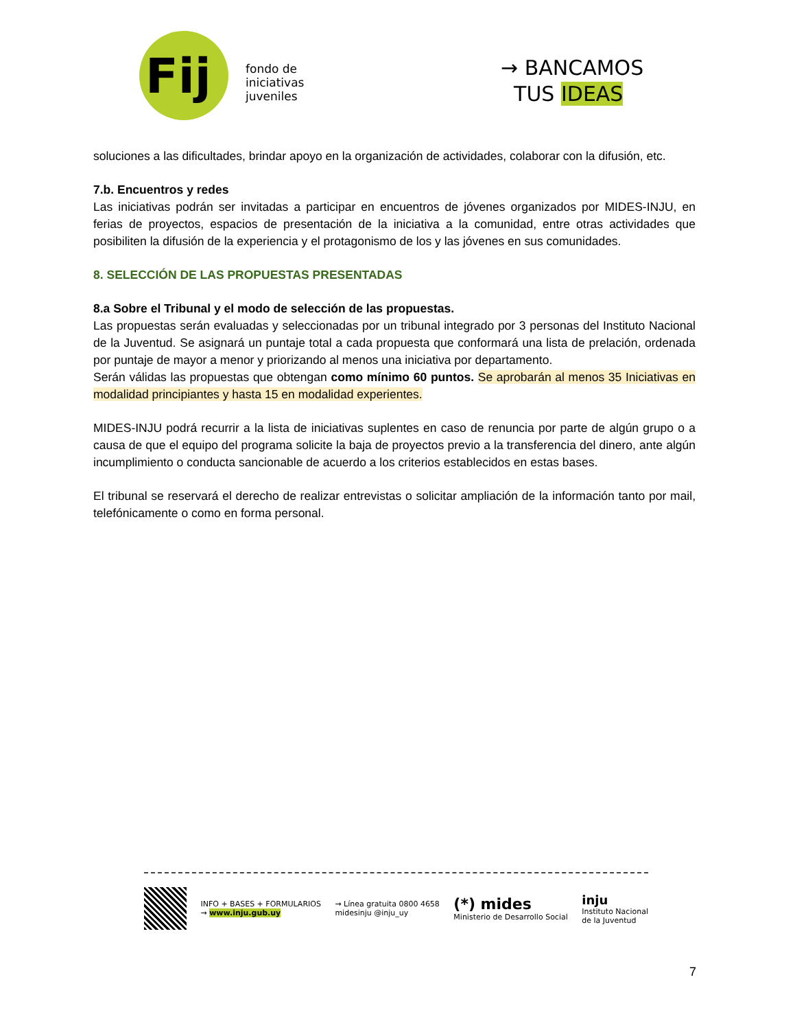Fij
fondo de
iniciativas
juveniles
→ BANCAMOS
TUS IDEAS
soluciones a las dificultades, brindar apoyo en la organización de actividades, colaborar con la difusión, etc.
7.b. Encuentros y redes
Las iniciativas podrán ser invitadas a participar en encuentros de jóvenes organizados por MIDES-INJU, en ferias de proyectos, espacios de presentación de la iniciativa a la comunidad, entre otras actividades que posibiliten la difusión de la experiencia y el protagonismo de los y las jóvenes en sus comunidades.
8. SELECCIÓN DE LAS PROPUESTAS PRESENTADAS
8.a Sobre el Tribunal y el modo de selección de las propuestas.
Las propuestas serán evaluadas y seleccionadas por un tribunal integrado por 3 personas del Instituto Nacional de la Juventud. Se asignará un puntaje total a cada propuesta que conformará una lista de prelación, ordenada por puntaje de mayor a menor y priorizando al menos una iniciativa por departamento.
Serán válidas las propuestas que obtengan como mínimo 60 puntos. Se aprobarán al menos 35 Iniciativas en modalidad principiantes y hasta 15 en modalidad experientes.
MIDES-INJU podrá recurrir a la lista de iniciativas suplentes en caso de renuncia por parte de algún grupo o a causa de que el equipo del programa solicite la baja de proyectos previo a la transferencia del dinero, ante algún incumplimiento o conducta sancionable de acuerdo a los criterios establecidos en estas bases.
El tribunal se reservará el derecho de realizar entrevistas o solicitar ampliación de la información tanto por mail, telefónicamente o como en forma personal.
INFO + BASES + FORMULARIOS
→ www.inju.gub.uy
→ Línea gratuita 0800 4658
midesinju @inju_uy
(*) mides
Ministerio de Desarrollo Social
inju
Instituto Nacional
de la Juventud
7